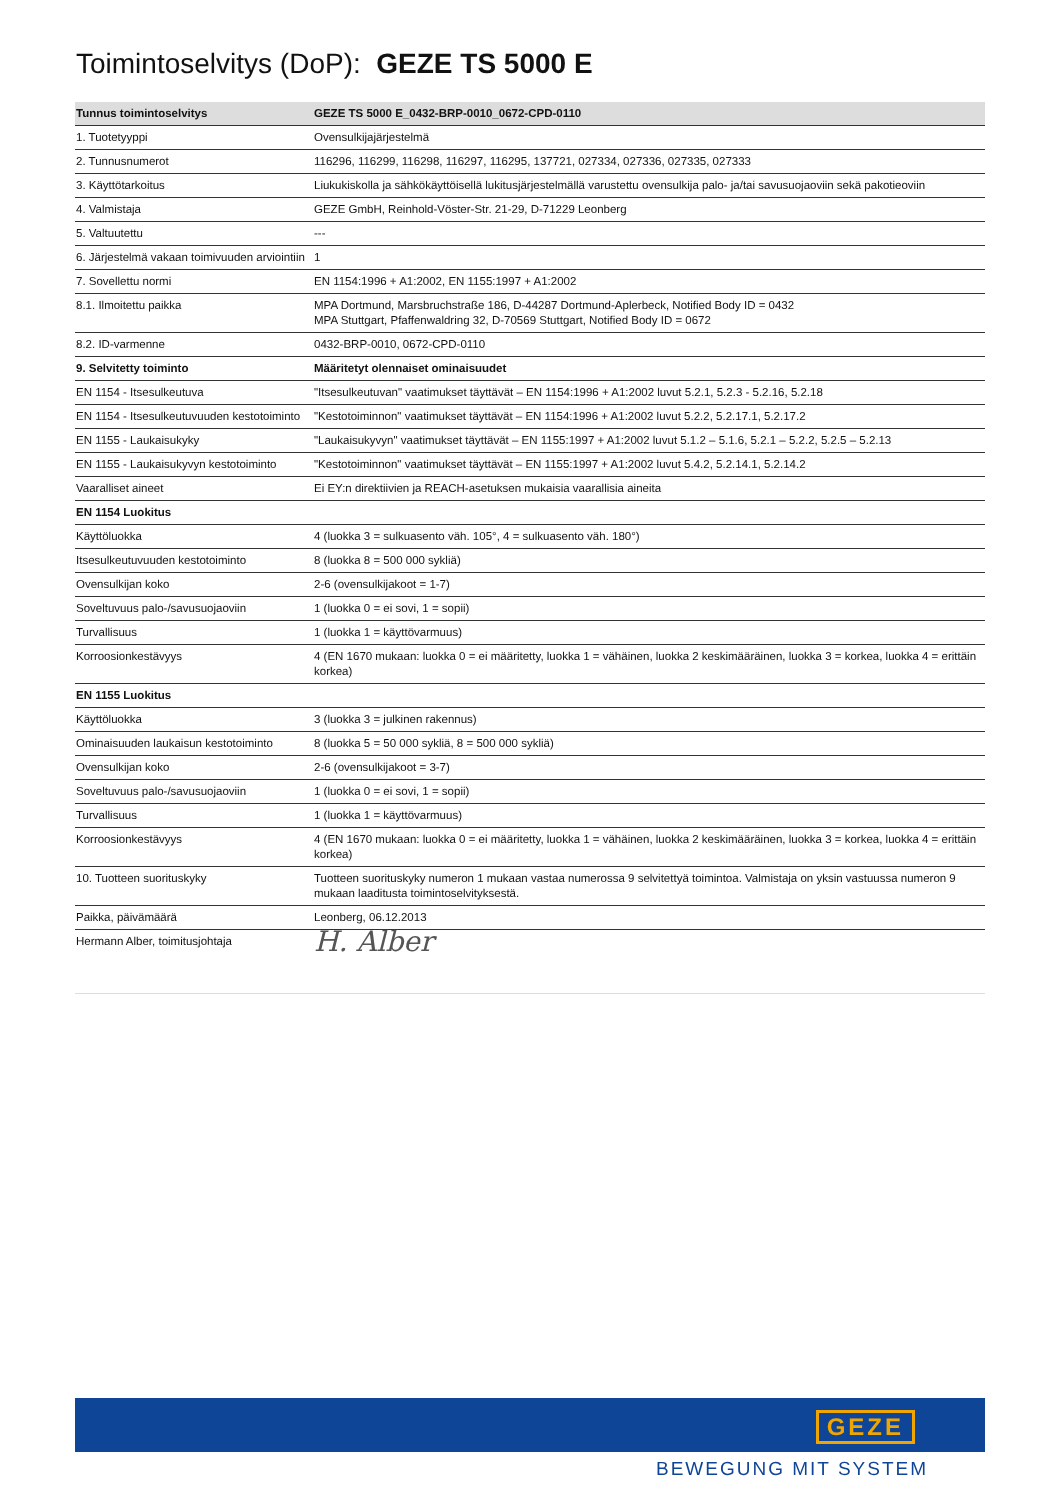Toimintoselvitys (DoP): GEZE TS 5000 E
| Tunnus toimintoselvitys | GEZE TS 5000 E_0432-BRP-0010_0672-CPD-0110 |
| --- | --- |
| 1. Tuotetyyppi | Ovensulkijajärjestelmä |
| 2. Tunnusnumerot | 116296, 116299, 116298, 116297, 116295, 137721, 027334, 027336, 027335, 027333 |
| 3. Käyttötarkoitus | Liukukiskolla ja sähkökäyttöisellä lukitusjärjestelmällä varustettu ovensulkija palo- ja/tai savusuojaoviin sekä pakotieoviin |
| 4. Valmistaja | GEZE GmbH, Reinhold-Vöster-Str. 21-29, D-71229 Leonberg |
| 5. Valtuutettu | --- |
| 6. Järjestelmä vakaan toimivuuden arviointiin | 1 |
| 7. Sovellettu normi | EN 1154:1996 + A1:2002, EN 1155:1997 + A1:2002 |
| 8.1. Ilmoitettu paikka | MPA Dortmund, Marsbruchstraße 186, D-44287 Dortmund-Aplerbeck, Notified Body ID = 0432 MPA Stuttgart, Pfaffenwaldring 32, D-70569 Stuttgart, Notified Body ID = 0672 |
| 8.2. ID-varmenne | 0432-BRP-0010, 0672-CPD-0110 |
| 9. Selvitetty toiminto | Määritetyt olennaiset ominaisuudet |
| EN 1154 - Itsesulkeutuva | "Itsesulkeutuvan" vaatimukset täyttävät – EN 1154:1996 + A1:2002 luvut 5.2.1, 5.2.3 - 5.2.16, 5.2.18 |
| EN 1154 - Itsesulkeutuvuuden kestotoiminto | "Kestotoiminnon" vaatimukset täyttävät – EN 1154:1996 + A1:2002 luvut 5.2.2, 5.2.17.1, 5.2.17.2 |
| EN 1155 - Laukaisukyky | "Laukaisukyvyn" vaatimukset täyttävät – EN 1155:1997 + A1:2002 luvut 5.1.2 – 5.1.6, 5.2.1 – 5.2.2, 5.2.5 – 5.2.13 |
| EN 1155 - Laukaisukyvyn kestotoiminto | "Kestotoiminnon" vaatimukset täyttävät – EN 1155:1997 + A1:2002 luvut 5.4.2, 5.2.14.1, 5.2.14.2 |
| Vaaralliset aineet | Ei EY:n direktiivien ja REACH-asetuksen mukaisia vaarallisia aineita |
| EN 1154 Luokitus | |
| Käyttöluokka | 4 (luokka 3 = sulkuasento väh. 105°, 4 = sulkuasento väh. 180°) |
| Itsesulkeutuvuuden kestotoiminto | 8 (luokka 8 = 500 000 sykliä) |
| Ovensulkijan koko | 2-6 (ovensulkijakoot = 1-7) |
| Soveltuvuus palo-/savusuojaoviin | 1 (luokka 0 = ei sovi, 1 = sopii) |
| Turvallisuus | 1 (luokka 1 = käyttövarmuus) |
| Korroosionkestävyys | 4 (EN 1670 mukaan: luokka 0 = ei määritetty, luokka 1 = vähäinen, luokka 2 keskimääräinen, luokka 3 = korkea, luokka 4 = erittäin korkea) |
| EN 1155 Luokitus | |
| Käyttöluokka | 3 (luokka 3 = julkinen rakennus) |
| Ominaisuuden laukaisun kestotoiminto | 8 (luokka 5 = 50 000 sykliä, 8 = 500 000 sykliä) |
| Ovensulkijan koko | 2-6 (ovensulkijakoot = 3-7) |
| Soveltuvuus palo-/savusuojaoviin | 1 (luokka 0 = ei sovi, 1 = sopii) |
| Turvallisuus | 1 (luokka 1 = käyttövarmuus) |
| Korroosionkestävyys | 4 (EN 1670 mukaan: luokka 0 = ei määritetty, luokka 1 = vähäinen, luokka 2 keskimääräinen, luokka 3 = korkea, luokka 4 = erittäin korkea) |
| 10. Tuotteen suorituskyky | Tuotteen suorituskyky numeron 1 mukaan vastaa numerossa 9 selvitettyä toimintoa. Valmistaja on yksin vastuussa numeron 9 mukaan laaditusta toimintoselvityksestä. |
| Paikka, päivämäärä | Leonberg, 06.12.2013 |
| Hermann Alber, toimitusjohtaja | H. Alber |
GEZE
BEWEGUNG MIT SYSTEM